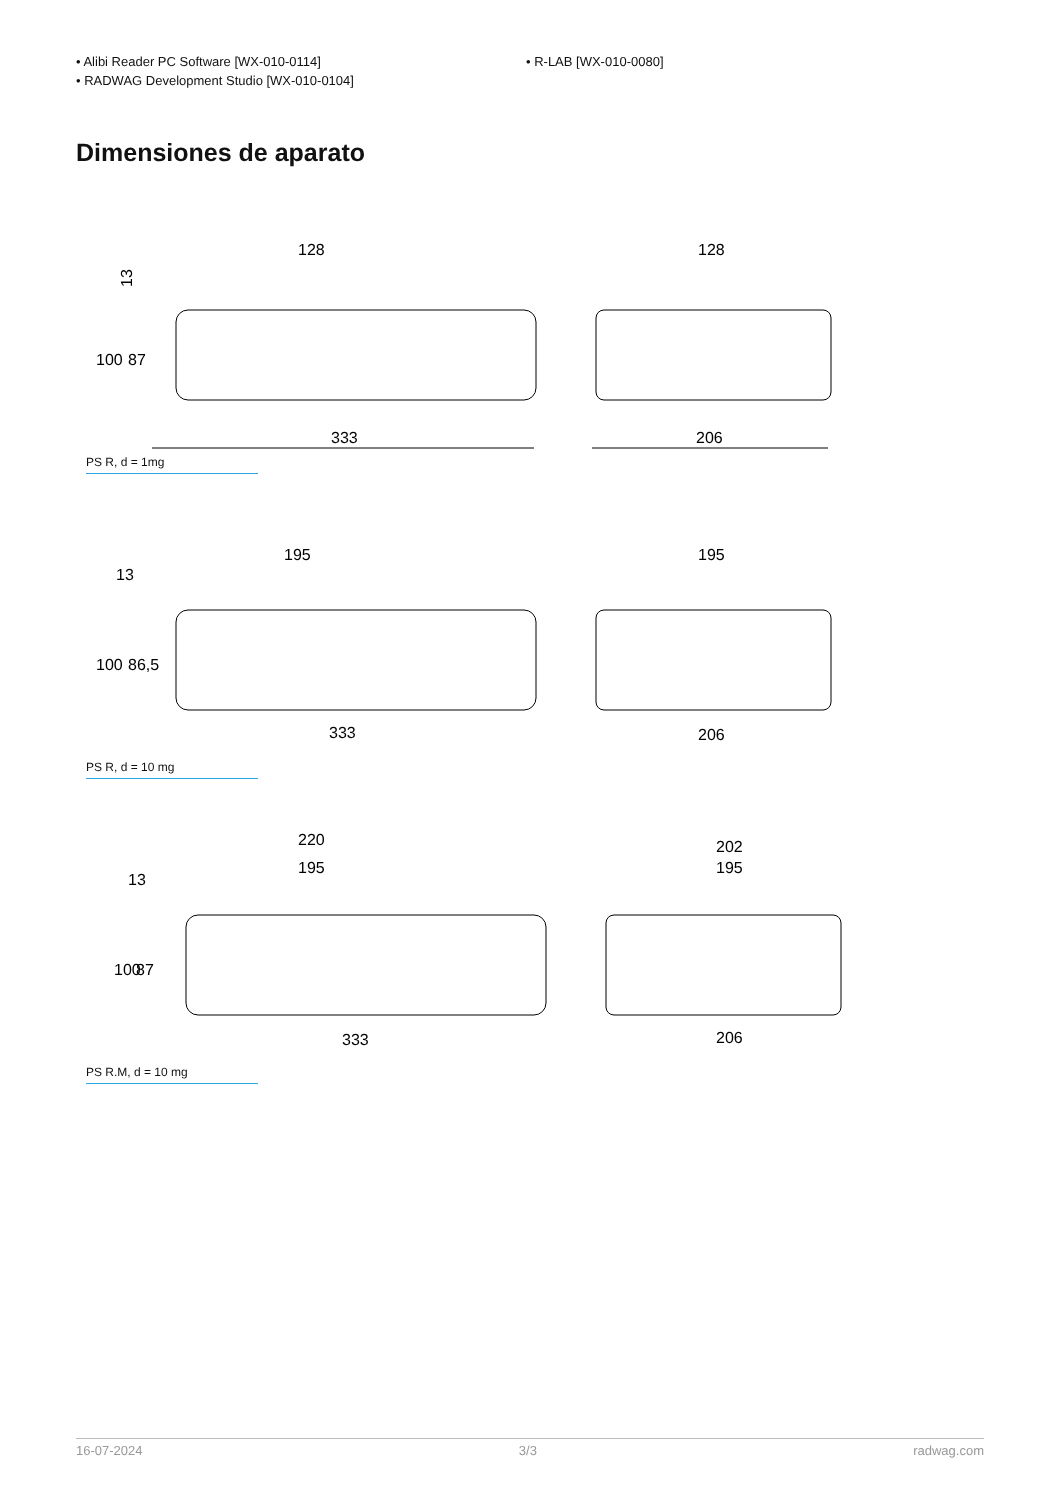• Alibi Reader PC Software [WX-010-0114]
• RADWAG Development Studio [WX-010-0104]
• R-LAB [WX-010-0080]
Dimensiones de aparato
128
128
13
100
87
333
206
PS R, d = 1mg
195
195
13
100
86,5
333
206
PS R, d = 10 mg
220
195
202
195
13
100
87
333
206
PS R.M, d = 10 mg
16-07-2024 3/3 radwag.com